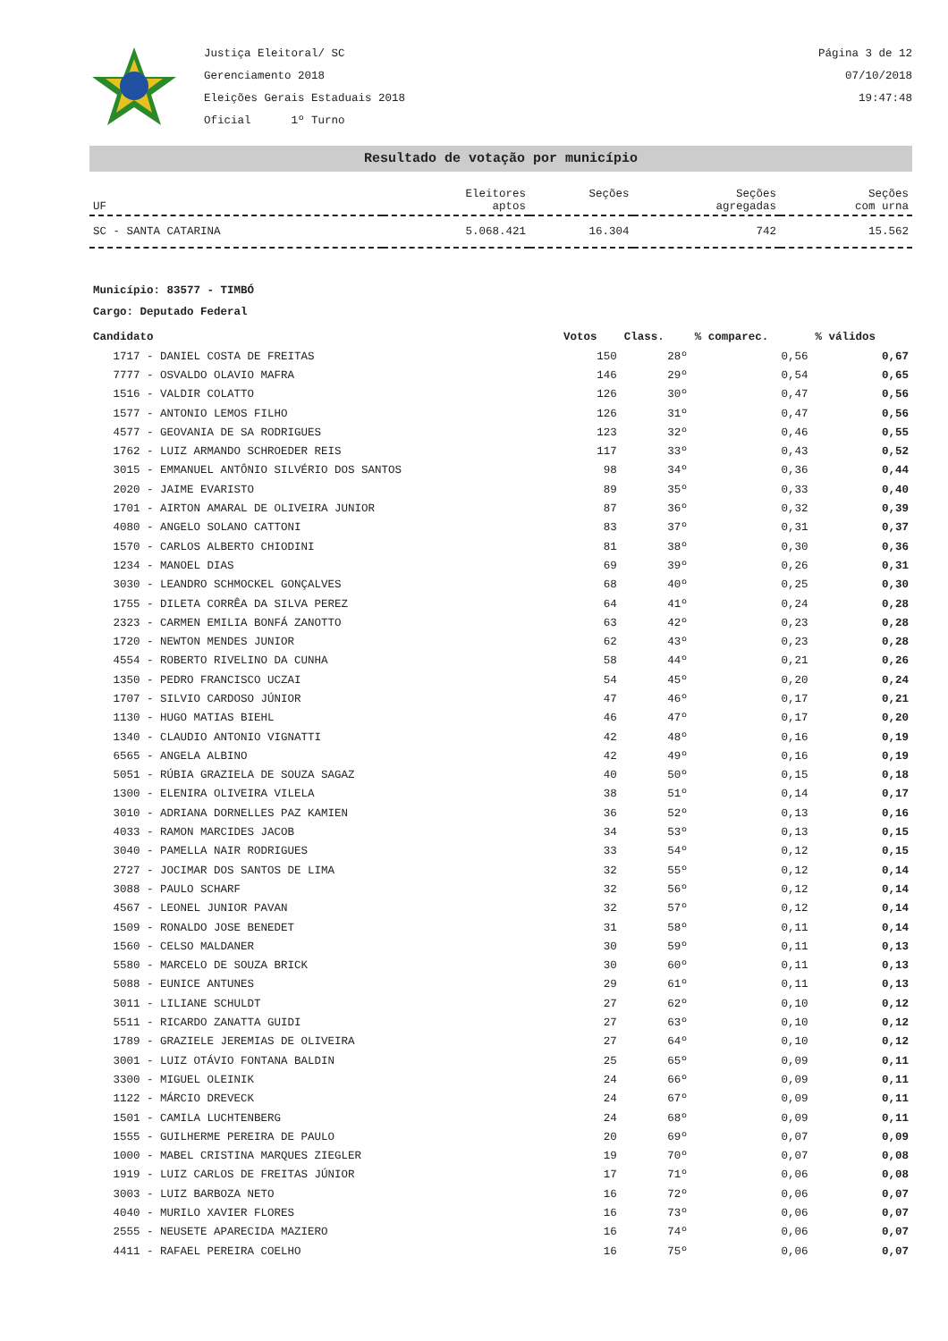Justiça Eleitoral/ SC
Gerenciamento 2018
Eleições Gerais Estaduais 2018
Oficial 1º Turno
Página 3 de 12
07/10/2018
19:47:48
Resultado de votação por município
| UF | Eleitores aptos | Seções | Seções agregadas | Seções com urna |
| --- | --- | --- | --- | --- |
| SC - SANTA CATARINA | 5.068.421 | 16.304 | 742 | 15.562 |
Município: 83577 - TIMBÓ
Cargo: Deputado Federal
| Candidato | Votos | Class. | % comparec. | % válidos |
| --- | --- | --- | --- | --- |
| 1717 - DANIEL COSTA DE FREITAS | 150 | 28º | 0,56 | 0,67 |
| 7777 - OSVALDO OLAVIO MAFRA | 146 | 29º | 0,54 | 0,65 |
| 1516 - VALDIR COLATTO | 126 | 30º | 0,47 | 0,56 |
| 1577 - ANTONIO LEMOS FILHO | 126 | 31º | 0,47 | 0,56 |
| 4577 - GEOVANIA DE SA RODRIGUES | 123 | 32º | 0,46 | 0,55 |
| 1762 - LUIZ ARMANDO SCHROEDER REIS | 117 | 33º | 0,43 | 0,52 |
| 3015 - EMMANUEL ANTÔNIO SILVÉRIO DOS SANTOS | 98 | 34º | 0,36 | 0,44 |
| 2020 - JAIME EVARISTO | 89 | 35º | 0,33 | 0,40 |
| 1701 - AIRTON AMARAL DE OLIVEIRA JUNIOR | 87 | 36º | 0,32 | 0,39 |
| 4080 - ANGELO SOLANO CATTONI | 83 | 37º | 0,31 | 0,37 |
| 1570 - CARLOS ALBERTO CHIODINI | 81 | 38º | 0,30 | 0,36 |
| 1234 - MANOEL DIAS | 69 | 39º | 0,26 | 0,31 |
| 3030 - LEANDRO SCHMOCKEL GONÇALVES | 68 | 40º | 0,25 | 0,30 |
| 1755 - DILETA CORRÊA DA SILVA PEREZ | 64 | 41º | 0,24 | 0,28 |
| 2323 - CARMEN EMILIA BONFÁ ZANOTTO | 63 | 42º | 0,23 | 0,28 |
| 1720 - NEWTON MENDES JUNIOR | 62 | 43º | 0,23 | 0,28 |
| 4554 - ROBERTO RIVELINO DA CUNHA | 58 | 44º | 0,21 | 0,26 |
| 1350 - PEDRO FRANCISCO UCZAI | 54 | 45º | 0,20 | 0,24 |
| 1707 - SILVIO CARDOSO JÚNIOR | 47 | 46º | 0,17 | 0,21 |
| 1130 - HUGO MATIAS BIEHL | 46 | 47º | 0,17 | 0,20 |
| 1340 - CLAUDIO ANTONIO VIGNATTI | 42 | 48º | 0,16 | 0,19 |
| 6565 - ANGELA ALBINO | 42 | 49º | 0,16 | 0,19 |
| 5051 - RÚBIA GRAZIELA DE SOUZA SAGAZ | 40 | 50º | 0,15 | 0,18 |
| 1300 - ELENIRA OLIVEIRA VILELA | 38 | 51º | 0,14 | 0,17 |
| 3010 - ADRIANA DORNELLES PAZ KAMIEN | 36 | 52º | 0,13 | 0,16 |
| 4033 - RAMON MARCIDES JACOB | 34 | 53º | 0,13 | 0,15 |
| 3040 - PAMELLA NAIR RODRIGUES | 33 | 54º | 0,12 | 0,15 |
| 2727 - JOCIMAR DOS SANTOS DE LIMA | 32 | 55º | 0,12 | 0,14 |
| 3088 - PAULO SCHARF | 32 | 56º | 0,12 | 0,14 |
| 4567 - LEONEL JUNIOR PAVAN | 32 | 57º | 0,12 | 0,14 |
| 1509 - RONALDO JOSE BENEDET | 31 | 58º | 0,11 | 0,14 |
| 1560 - CELSO MALDANER | 30 | 59º | 0,11 | 0,13 |
| 5580 - MARCELO DE SOUZA BRICK | 30 | 60º | 0,11 | 0,13 |
| 5088 - EUNICE ANTUNES | 29 | 61º | 0,11 | 0,13 |
| 3011 - LILIANE SCHULDT | 27 | 62º | 0,10 | 0,12 |
| 5511 - RICARDO ZANATTA GUIDI | 27 | 63º | 0,10 | 0,12 |
| 1789 - GRAZIELE JEREMIAS DE OLIVEIRA | 27 | 64º | 0,10 | 0,12 |
| 3001 - LUIZ OTÁVIO FONTANA BALDIN | 25 | 65º | 0,09 | 0,11 |
| 3300 - MIGUEL OLEINIK | 24 | 66º | 0,09 | 0,11 |
| 1122 - MÁRCIO DREVECK | 24 | 67º | 0,09 | 0,11 |
| 1501 - CAMILA LUCHTENBERG | 24 | 68º | 0,09 | 0,11 |
| 1555 - GUILHERME PEREIRA DE PAULO | 20 | 69º | 0,07 | 0,09 |
| 1000 - MABEL CRISTINA MARQUES ZIEGLER | 19 | 70º | 0,07 | 0,08 |
| 1919 - LUIZ CARLOS DE FREITAS JÚNIOR | 17 | 71º | 0,06 | 0,08 |
| 3003 - LUIZ BARBOZA NETO | 16 | 72º | 0,06 | 0,07 |
| 4040 - MURILO XAVIER FLORES | 16 | 73º | 0,06 | 0,07 |
| 2555 - NEUSETE APARECIDA MAZIERO | 16 | 74º | 0,06 | 0,07 |
| 4411 - RAFAEL PEREIRA COELHO | 16 | 75º | 0,06 | 0,07 |